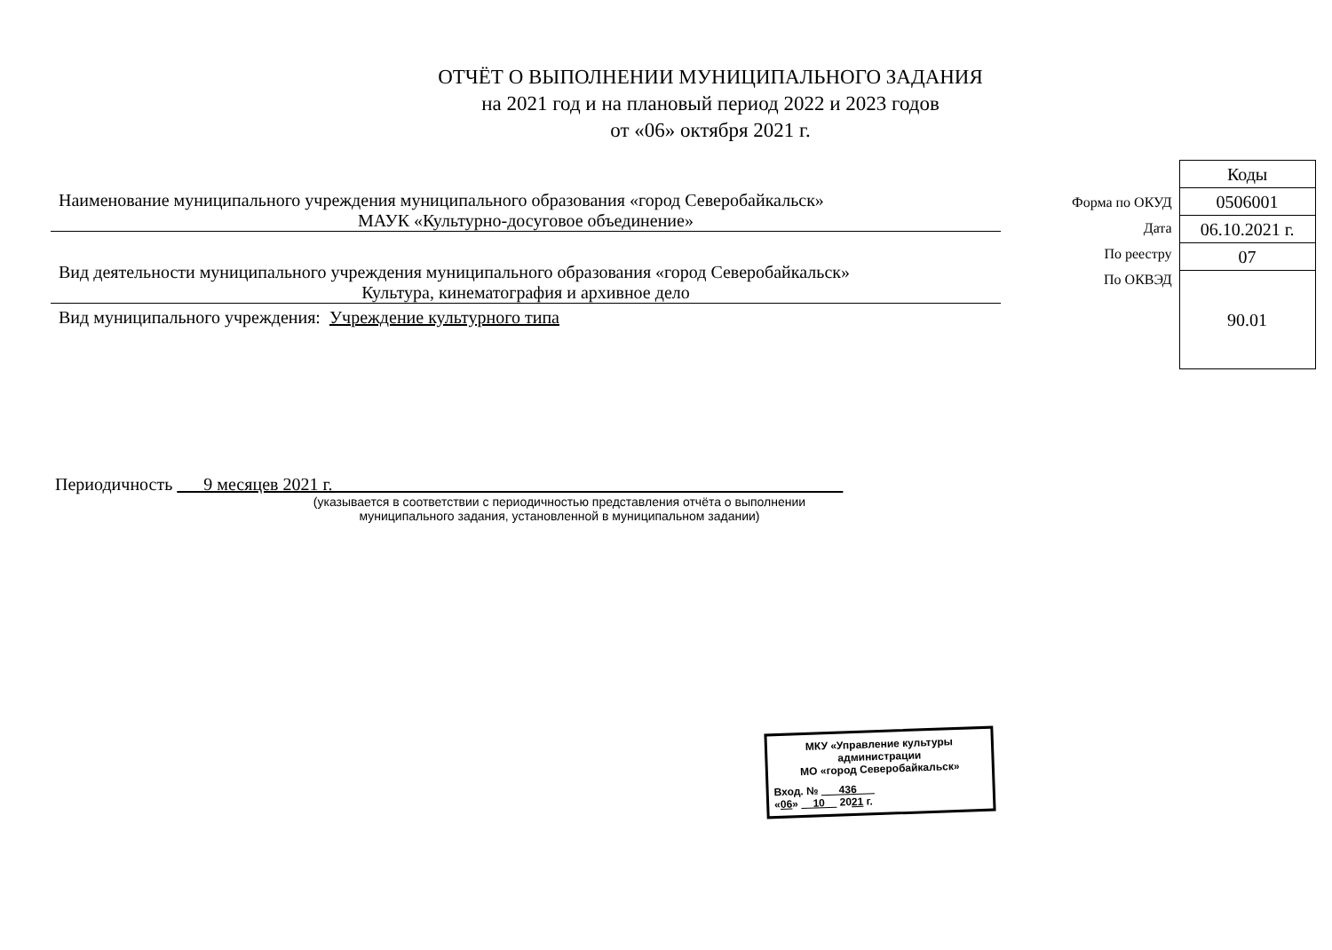ОТЧЁТ О ВЫПОЛНЕНИИ МУНИЦИПАЛЬНОГО ЗАДАНИЯ
на 2021 год и на плановый период 2022 и 2023 годов
от «06» октября 2021 г.
Наименование муниципального учреждения муниципального образования «город Северобайкальск»
МАУК «Культурно-досуговое объединение»
Вид деятельности муниципального учреждения муниципального образования «город Северобайкальск»
Культура, кинематография и архивное дело
Вид муниципального учреждения: Учреждение культурного типа
Форма по ОКУД
Дата
По реестру
По ОКВЭД
| Коды |
| 0506001 |
| 06.10.2021 г. |
| 07 |
| 90.01 |
Периодичность 9 месяцев 2021 г.
(указывается в соответствии с периодичностью представления отчёта о выполнении
муниципального задания, установленной в муниципальном задании)
МКУ «Управление культуры администрации
МО «город Северобайкальск»
Вход. № 436
«06» 10 2021 г.